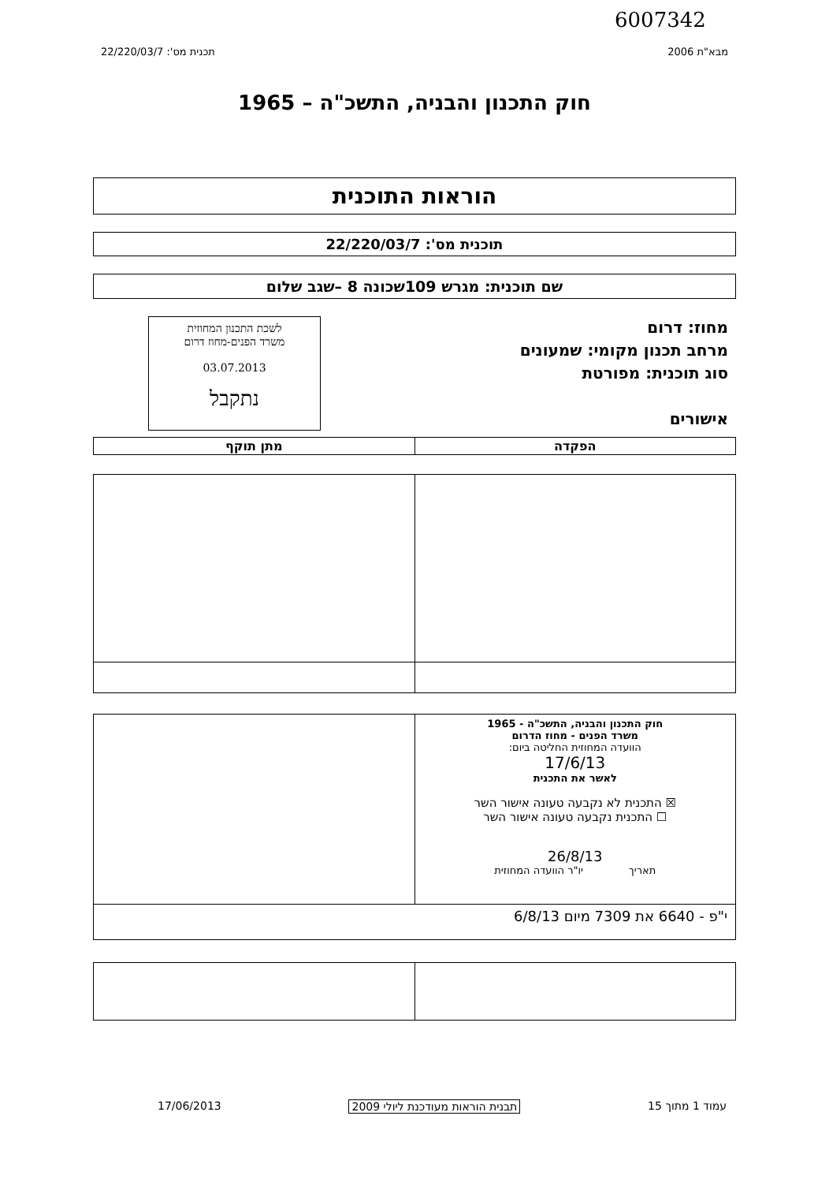6007342
מבא"ת 2006 תכנית מס': 22/220/03/7
חוק התכנון והבניה, התשכ"ה – 1965
הוראות התוכנית
תוכנית מס': 22/220/03/7
שם תוכנית: מגרש 109שכונה 8 –שגב שלום
מחוז: דרום
מרחב תכנון מקומי: שמעונים
סוג תוכנית: מפורטת
אישורים
לשכת התכנון המחוזית
משרד הפנים-מחוז דרום
03.07.2013
נתקבל
| הפקדה | מתן תוקף |
| --- | --- |
| חוק התכנון והבניה, התשכ"ה - 1965 משרד הפנים - מחוז הדרום הוועדה המחוזית החליטה ביום: 17/6/13 לאשר את התכנית ☒ התכנית לא נקבעה טעונה אישור השר ☐ התכנית נקבעה טעונה אישור השר 26/8/13 תאריך יו"ר הוועדה המחוזית | |
| י"פ - 6640 את 7309 מיום 6/8/13 | |
עמוד 1 מתוך 15 תבנית הוראות מעודכנת ליולי 2009 17/06/2013